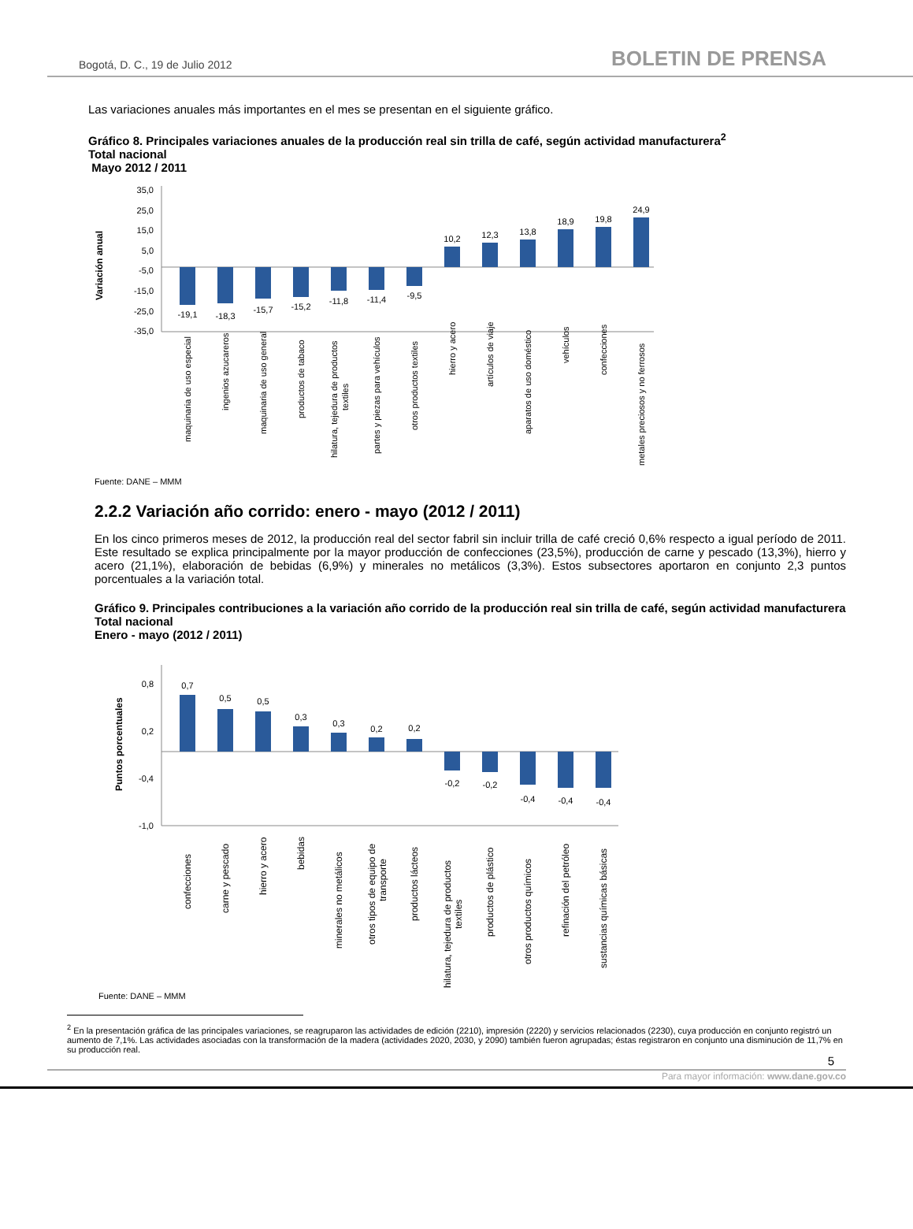Bogotá, D. C., 19 de Julio 2012 BOLETIN DE PRENSA
Las variaciones anuales más importantes en el mes se presentan en el siguiente gráfico.
Gráfico 8. Principales variaciones anuales de la producción real sin trilla de café, según actividad manufacturera<sup>2</sup>
Total nacional
Mayo 2012 / 2011
Variación anual
35,0
25,0
15,0
5,0
-5,0
-15,0
-25,0
-35,0
-19,1
-18,3
-15,7
-15,2
-11,8
-11,4
-9,5
10,2
12,3
13,8
18,9
19,8
24,9
maquinaria de uso especial
ingenios azucareros
maquinaria de uso general
productos de tabaco
hilatura, tejedura de productos
textiles
partes y piezas para vehículos
otros productos textiles
hierro y acero
artículos de viaje
aparatos de uso doméstico
vehículos
confecciones
metales preciosos y no ferrosos
Fuente: DANE – MMM
2.2.2 Variación año corrido: enero - mayo (2012 / 2011)
En los cinco primeros meses de 2012, la producción real del sector fabril sin incluir trilla de café creció 0,6% respecto a igual período de 2011. Este resultado se explica principalmente por la mayor producción de confecciones (23,5%), producción de carne y pescado (13,3%), hierro y acero (21,1%), elaboración de bebidas (6,9%) y minerales no metálicos (3,3%). Estos subsectores aportaron en conjunto 2,3 puntos porcentuales a la variación total.
Gráfico 9. Principales contribuciones a la variación año corrido de la producción real sin trilla de café, según actividad manufacturera
Total nacional
Enero - mayo (2012 / 2011)
Puntos porcentuales
0,8
0,2
-0,4
-1,0
0,7
0,5
0,5
0,3
0,3
0,2
0,2
-0,2
-0,2
-0,4
-0,4
-0,4
confecciones
carne y pescado
hierro y acero
bebidas
minerales no metálicos
otros tipos de equipo de
transporte
productos lácteos
hilatura, tejedura de productos
textiles
productos de plástico
otros productos químicos
refinación del petróleo
sustancias químicas básicas
Fuente: DANE – MMM
<sup>2</sup> En la presentación gráfica de las principales variaciones, se reagruparon las actividades de edición (2210), impresión (2220) y servicios relacionados (2230), cuya producción en conjunto registró un aumento de 7,1%. Las actividades asociadas con la transformación de la madera (actividades 2020, 2030, y 2090) también fueron agrupadas; éstas registraron en conjunto una disminución de 11,7% en su producción real.
5
Para mayor información: www.dane.gov.co